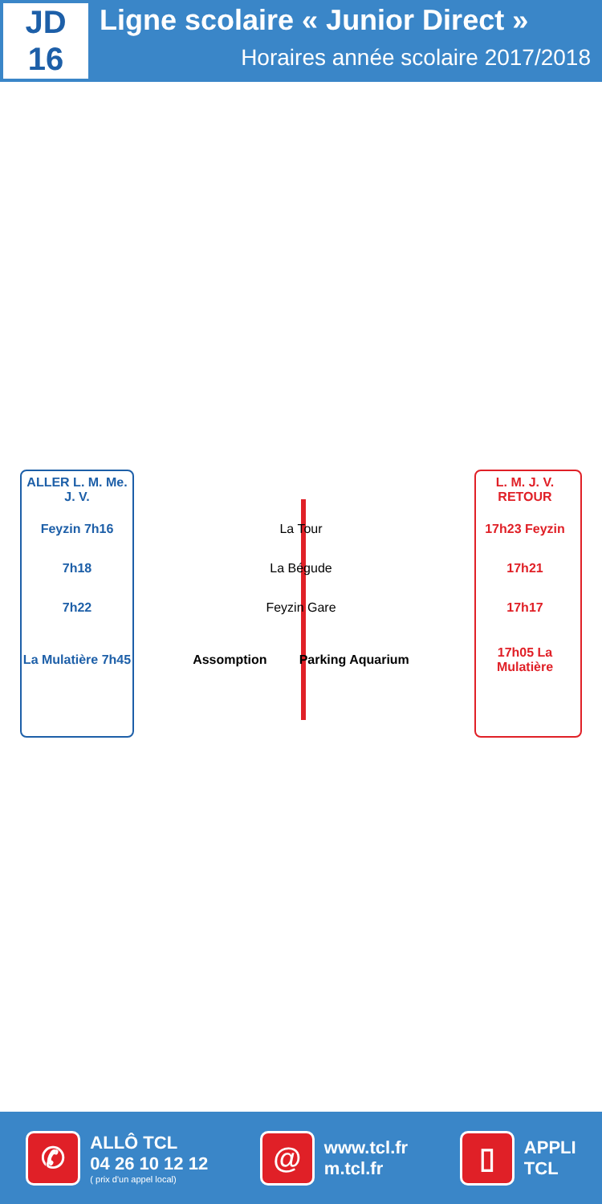JD
16
Ligne scolaire « Junior Direct »
Horaires année scolaire 2017/2018
| ALLER L. M. Me. J. V. | | L. M. J. V. RETOUR |
| Feyzin 7h16 | La Tour | 17h23 Feyzin |
| 7h18 | La Bégude | 17h21 |
| 7h22 | Feyzin Gare | 17h17 |
| La Mulatière 7h45 | Assomption Parking Aquarium | 17h05 La Mulatière |
✆ ALLÔ TCL
04 26 10 12 12
( prix d'un appel local)
@ www.tcl.fr
m.tcl.fr
▯ APPLI
TCL